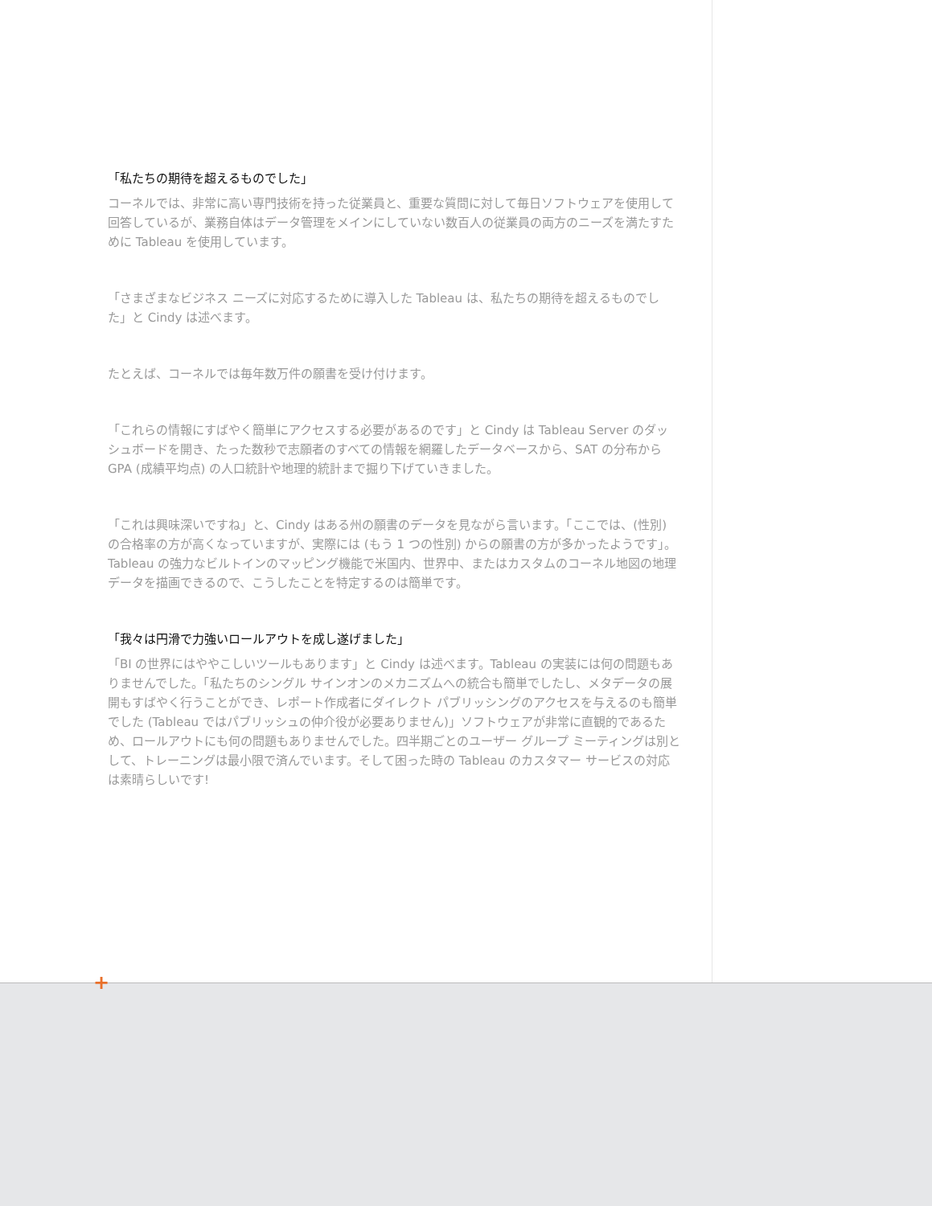「私たちの期待を超えるものでした」
コーネルでは、非常に高い専門技術を持った従業員と、重要な質問に対して毎日ソフトウェアを使用して回答しているが、業務自体はデータ管理をメインにしていない数百人の従業員の両方のニーズを満たすために Tableau を使用しています。
「さまざまなビジネス ニーズに対応するために導入した Tableau は、私たちの期待を超えるものでした」と Cindy は述べます。
たとえば、コーネルでは毎年数万件の願書を受け付けます。
「これらの情報にすばやく簡単にアクセスする必要があるのです」と Cindy は Tableau Server のダッシュボードを開き、たった数秒で志願者のすべての情報を網羅したデータベースから、SAT の分布から GPA (成績平均点) の人口統計や地理的統計まで掘り下げていきました。
「これは興味深いですね」と、Cindy はある州の願書のデータを見ながら言います。「ここでは、(性別) の合格率の方が高くなっていますが、実際には (もう 1 つの性別) からの願書の方が多かったようです」。Tableau の強力なビルトインのマッピング機能で米国内、世界中、またはカスタムのコーネル地図の地理データを描画できるので、こうしたことを特定するのは簡単です。
「我々は円滑で力強いロールアウトを成し遂げました」
「BI の世界にはややこしいツールもあります」と Cindy は述べます。Tableau の実装には何の問題もありませんでした。「私たちのシングル サインオンのメカニズムへの統合も簡単でしたし、メタデータの展開もすばやく行うことができ、レポート作成者にダイレクト パブリッシングのアクセスを与えるのも簡単でした (Tableau ではパブリッシュの仲介役が必要ありません)」ソフトウェアが非常に直観的であるため、ロールアウトにも何の問題もありませんでした。四半期ごとのユーザー グループ ミーティングは別として、トレーニングは最小限で済んでいます。そして困った時の Tableau のカスタマー サービスの対応は素晴らしいです!
+